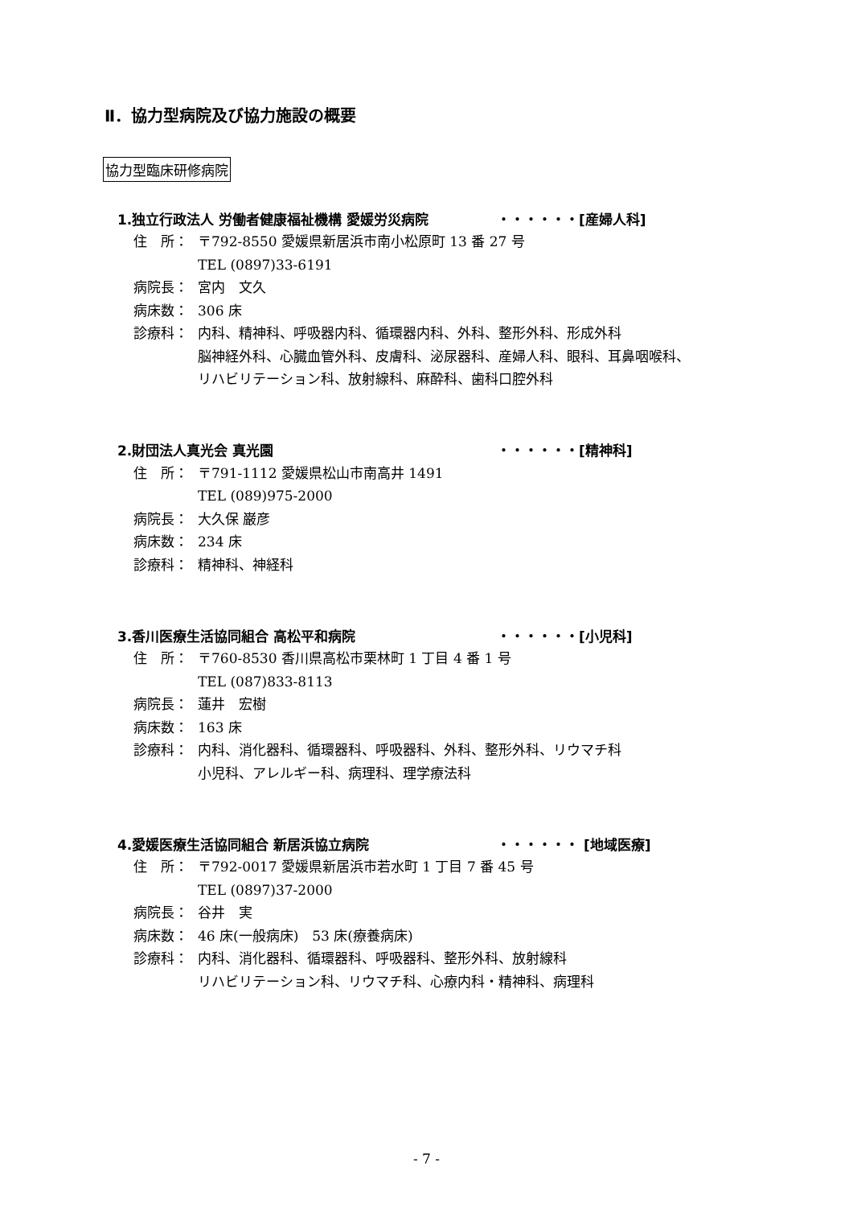Ⅱ．協力型病院及び協力施設の概要
協力型臨床研修病院
1.独立行政法人 労働者健康福祉機構 愛媛労災病院 ・・・・・・[産婦人科]
住　所： 〒792-8550 愛媛県新居浜市南小松原町 13 番 27 号
TEL (0897)33-6191
病院長： 宮内　文久
病床数： 306 床
診療科： 内科、精神科、呼吸器内科、循環器内科、外科、整形外科、形成外科
脳神経外科、心臓血管外科、皮膚科、泌尿器科、産婦人科、眼科、耳鼻咽喉科、
リハビリテーション科、放射線科、麻酔科、歯科口腔外科
2.財団法人真光会 真光園 ・・・・・・[精神科]
住　所： 〒791-1112 愛媛県松山市南高井 1491
TEL (089)975-2000
病院長： 大久保 巌彦
病床数： 234 床
診療科： 精神科、神経科
3.香川医療生活協同組合 高松平和病院 ・・・・・・[小児科]
住　所： 〒760-8530 香川県高松市栗林町 1 丁目 4 番 1 号
TEL (087)833-8113
病院長： 蓮井　宏樹
病床数： 163 床
診療科： 内科、消化器科、循環器科、呼吸器科、外科、整形外科、リウマチ科
小児科、アレルギー科、病理科、理学療法科
4.愛媛医療生活協同組合 新居浜協立病院 ・・・・・・ [地域医療]
住　所： 〒792-0017 愛媛県新居浜市若水町 1 丁目 7 番 45 号
TEL (0897)37-2000
病院長： 谷井　実
病床数： 46 床(一般病床)　53 床(療養病床)
診療科： 内科、消化器科、循環器科、呼吸器科、整形外科、放射線科
リハビリテーション科、リウマチ科、心療内科・精神科、病理科
- 7 -